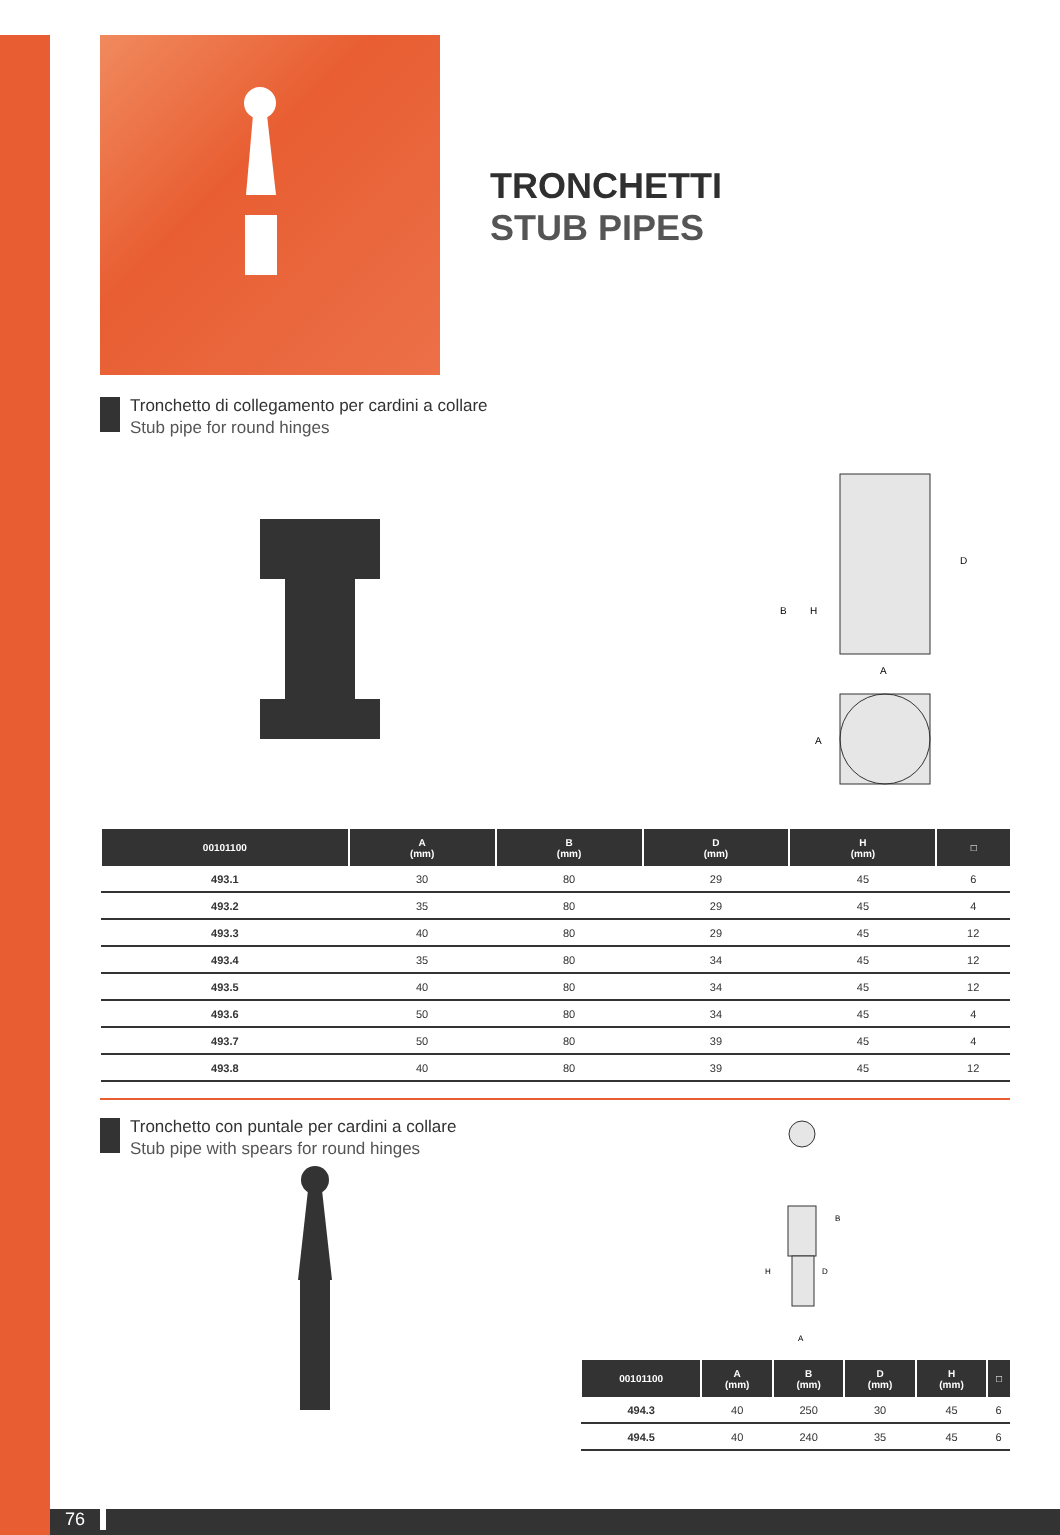TRONCHETTI
STUB PIPES
Tronchetto di collegamento per cardini a collare
Stub pipe for round hinges
B
H
D
A
A
| 00101100 | A (mm) | B (mm) | D (mm) | H (mm) | □ |
| --- | --- | --- | --- | --- | --- |
| 493.1 | 30 | 80 | 29 | 45 | 6 |
| 493.2 | 35 | 80 | 29 | 45 | 4 |
| 493.3 | 40 | 80 | 29 | 45 | 12 |
| 493.4 | 35 | 80 | 34 | 45 | 12 |
| 493.5 | 40 | 80 | 34 | 45 | 12 |
| 493.6 | 50 | 80 | 34 | 45 | 4 |
| 493.7 | 50 | 80 | 39 | 45 | 4 |
| 493.8 | 40 | 80 | 39 | 45 | 12 |
Tronchetto con puntale per cardini a collare
Stub pipe with spears for round hinges
B
H
D
A
| 00101100 | A (mm) | B (mm) | D (mm) | H (mm) | □ |
| --- | --- | --- | --- | --- | --- |
| 494.3 | 40 | 250 | 30 | 45 | 6 |
| 494.5 | 40 | 240 | 35 | 45 | 6 |
76